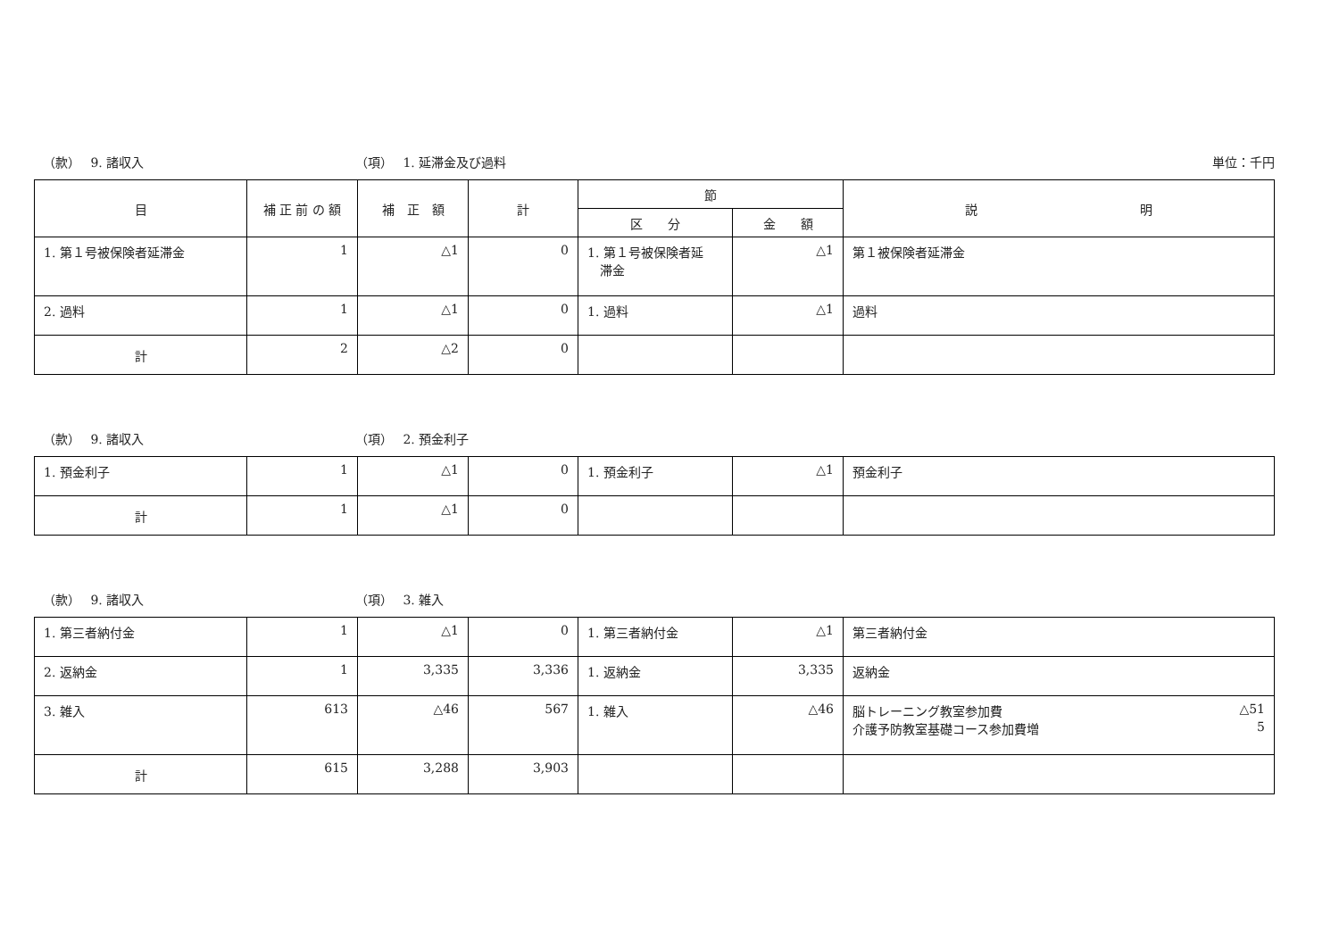（款）　 9. 諸収入 （項）　 1. 延滞金及び過料 単位：千円
| 目 | 補 正 前 の 額 | 補 正 額 | 計 | 節 | | 説 明 |
| --- | --- | --- | --- | --- | --- | --- |
| | | | | 区 分 | 金 額 | |
| 1. 第１号被保険者延滞金 | 1 | △1 | 0 | 1. 第１号被保険者延 滞金 | △1 | 第１被保険者延滞金 |
| 2. 過料 | 1 | △1 | 0 | 1. 過料 | △1 | 過料 |
| 計 | 2 | △2 | 0 | | | |
（款）　 9. 諸収入 （項）　 2. 預金利子
| 1. 預金利子 | 1 | △1 | 0 | 1. 預金利子 | △1 | 預金利子 |
| 計 | 1 | △1 | 0 | | | |
（款）　 9. 諸収入 （項）　 3. 雑入
| 1. 第三者納付金 | 1 | △1 | 0 | 1. 第三者納付金 | △1 | 第三者納付金 |
| 2. 返納金 | 1 | 3,335 | 3,336 | 1. 返納金 | 3,335 | 返納金 |
| 3. 雑入 | 613 | △46 | 567 | 1. 雑入 | △46 | 脳トレーニング教室参加費 △51 介護予防教室基礎コース参加費増 5 |
| 計 | 615 | 3,288 | 3,903 | | | |